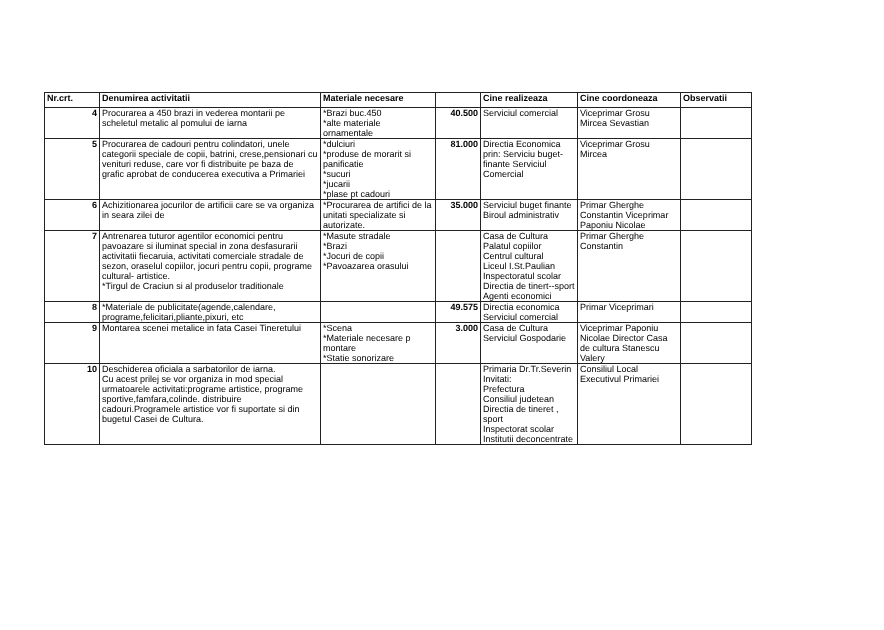| Nr.crt. | Denumirea activitatii | Materiale necesare | | Cine realizeaza | Cine coordoneaza | Observatii |
| --- | --- | --- | --- | --- | --- | --- |
| 4 | Procurarea a 450 brazi in vederea montarii pe scheletul metalic al pomului de iarna | *Brazi buc.450 *alte materiale ornamentale | 40.500 | Serviciul comercial | Viceprimar Grosu Mircea Sevastian | |
| 5 | Procurarea de cadouri pentru colindatori, unele categorii speciale de copii, batrini, crese,pensionari cu venituri reduse, care vor fi distribuite pe baza de grafic aprobat de conducerea executiva a Primariei | *dulciuri *produse de morarit si panificatie *sucuri *jucarii *plase pt cadouri | 81.000 | Directia Economica prin: Serviciu buget-finante Serviciul Comercial | Viceprimar Grosu Mircea | |
| 6 | Achizitionarea jocurilor de artificii care se va organiza in seara zilei de | *Procurarea de artifici de la unitati specializate si autorizate. | 35.000 | Serviciul buget finante Biroul administrativ | Primar Gherghe Constantin Viceprimar Paponiu Nicolae | |
| 7 | Antrenarea tuturor agentilor economici pentru pavoazare si iluminat special in zona desfasurarii activitatii fiecaruia, activitati comerciale stradale de sezon, oraselul copiilor, jocuri pentru copii, programe cultural- artistice. *Tirgul de Craciun si al produselor traditionale | *Masute stradale *Brazi *Jocuri de copii *Pavoazarea orasului | | Casa de Cultura Palatul copiilor Centrul cultural Liceul I.St.Paulian Inspectoratul scolar Directia de tinert--sport Agenti economici | Primar Gherghe Constantin | |
| 8 | *Materiale de publicitate(agende,calendare, programe,felicitari,pliante,pixuri, etc | | 49.575 | Directia economica Serviciul comercial | Primar Viceprimari | |
| 9 | Montarea scenei metalice in fata Casei Tineretului | *Scena *Materiale necesare p montare *Statie sonorizare | 3.000 | Casa de Cultura Serviciul Gospodarie | Viceprimar Paponiu Nicolae Director Casa de cultura Stanescu Valery | |
| 10 | Deschiderea oficiala a sarbatorilor de iarna. Cu acest prilej se vor organiza in mod special urmatoarele activitati:programe artistice, programe sportive,famfara,colinde. distribuire cadouri.Programele artistice vor fi suportate si din bugetul Casei de Cultura. | | | Primaria Dr.Tr.Severin Invitati: Prefectura Consiliul judetean Directia de tineret , sport Inspectorat scolar Institutii deconcentrate | Consiliul Local Executivul Primariei | |